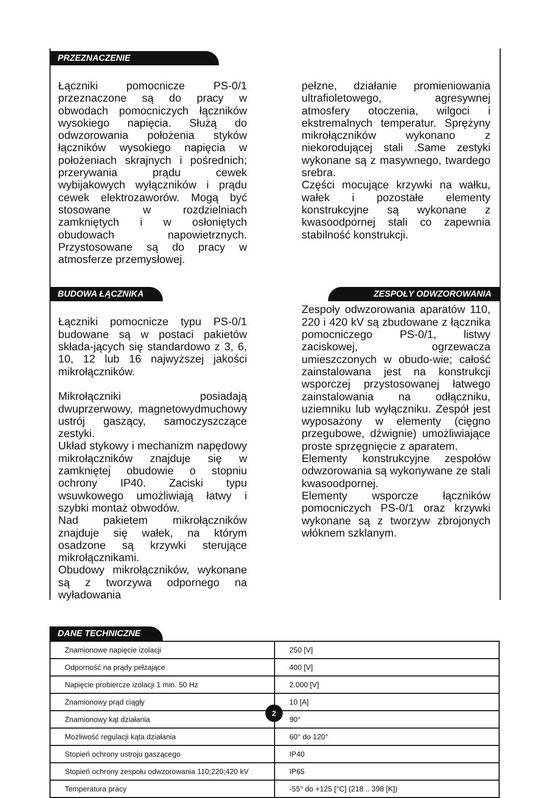PRZEZNACZENIE
Łączniki pomocnicze PS-0/1 przeznaczone są do pracy w obwodach pomocniczych łączników wysokiego napięcia. Służą do odwzorowania położenia styków łączników wysokiego napięcia w położeniach skrajnych i pośrednich; przerywania prądu cewek wybijakowych wyłączników i prądu cewek elektrozaworów. Mogą być stosowane w rozdzielniach zamkniętych i w osłoniętych obudowach napowietrznych. Przystosowane są do pracy w atmosferze przemysłowej.
pełzne, działanie promieniowania ultrafioletowego, agresywnej atmosfery otoczenia, wilgoci i ekstremalnych temperatur. Sprężyny mikrołączników wykonano z niekorodującej stali .Same zestyki wykonane są z masywnego, twardego srebra.
Części mocujące krzywki na wałku, wałek i pozostałe elementy konstrukcyjne są wykonane z kwasoodpornej stali co zapewnia stabilność konstrukcji.
BUDOWA ŁĄCZNIKA ZESPOŁY ODWZOROWANIA
Łączniki pomocnicze typu PS-0/1 budowane są w postaci pakietów składa-jących się standardowo z 3, 6, 10, 12 lub 16 najwyższej jakości mikrołączników.
Mikrołączniki posiadają dwuprzerwowy, magnetowydmuchowy ustrój gaszący, samoczyszczące zestyki.
Układ stykowy i mechanizm napędowy mikrołączników znajduje się w zamkniętej obudowie o stopniu ochrony IP40. Zaciski typu wsuwkowego umożliwiają łatwy i szybki montaż obwodów.
Nad pakietem mikrołączników znajduje się wałek, na którym osadzone są krzywki sterujące mikrołącznikami.
Obudowy mikrołączników, wykonane są z tworzywa odpornego na wyładowania
Zespoły odwzorowania aparatów 110, 220 i 420 kV są zbudowane z łącznika pomocniczego PS-0/1, listwy zaciskowej, ogrzewacza umieszczonych w obudo-wie; całość zainstalowana jest na konstrukcji wsporczej przystosowanej łatwego zainstalowania na odłączniku, uziemniku lub wyłączniku. Zespół jest wyposażony w elementy (cięgno przegubowe, dźwignie) umożliwiające proste sprzęgnięcie z aparatem.
Elementy konstrukcyjne zespołów odwzorowania są wykonywane ze stali kwasoodpornej.
Elementy wsporcze łączników pomocniczych PS-0/1 oraz krzywki wykonane są z tworzyw zbrojonych włóknem szklanym.
DANE TECHNICZNE
| Znamionowe napięcie izolacji | 250 [V] |
| Odporność na prądy pełzające | 400 [V] |
| Napięcie probiercze izolacji 1 min. 50 Hz | 2.000 [V] |
| Znamionowy prąd ciągły | 10 [A] |
| Znamionowy kąt działania | 90° |
| Możliwość regulacji kąta działania | 60° do 120° |
| Stopień ochrony ustroju gaszącego | IP40 |
| Stopień ochrony zespołu odwzorowania 110;220;420 kV | IP65 |
| Temperatura pracy | -55° do +125 [°C] (218 .. 398 [K]) |
2